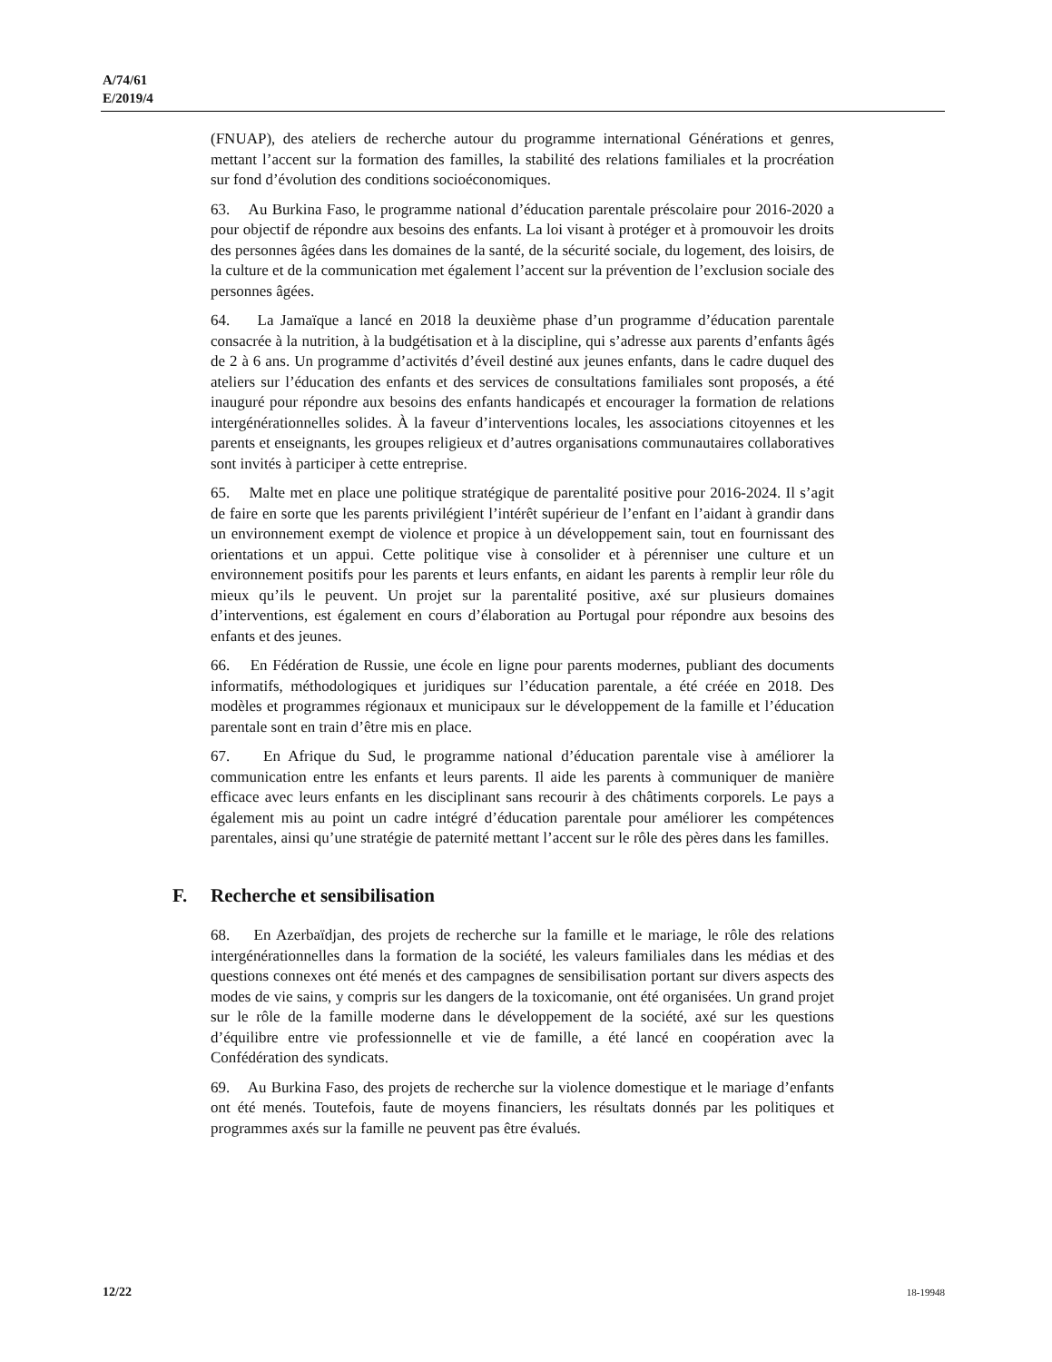A/74/61
E/2019/4
(FNUAP), des ateliers de recherche autour du programme international Générations et genres, mettant l’accent sur la formation des familles, la stabilité des relations familiales et la procréation sur fond d’évolution des conditions socioéconomiques.
63. Au Burkina Faso, le programme national d’éducation parentale préscolaire pour 2016-2020 a pour objectif de répondre aux besoins des enfants. La loi visant à protéger et à promouvoir les droits des personnes âgées dans les domaines de la santé, de la sécurité sociale, du logement, des loisirs, de la culture et de la communication met également l’accent sur la prévention de l’exclusion sociale des personnes âgées.
64. La Jamaïque a lancé en 2018 la deuxième phase d’un programme d’éducation parentale consacrée à la nutrition, à la budgétisation et à la discipline, qui s’adresse aux parents d’enfants âgés de 2 à 6 ans. Un programme d’activités d’éveil destiné aux jeunes enfants, dans le cadre duquel des ateliers sur l’éducation des enfants et des services de consultations familiales sont proposés, a été inauguré pour répondre aux besoins des enfants handicapés et encourager la formation de relations intergénérationnelles solides. À la faveur d’interventions locales, les associations citoyennes et les parents et enseignants, les groupes religieux et d’autres organisations communautaires collaboratives sont invités à participer à cette entreprise.
65. Malte met en place une politique stratégique de parentalité positive pour 2016-2024. Il s’agit de faire en sorte que les parents privilégient l’intérêt supérieur de l’enfant en l’aidant à grandir dans un environnement exempt de violence et propice à un développement sain, tout en fournissant des orientations et un appui. Cette politique vise à consolider et à pérenniser une culture et un environnement positifs pour les parents et leurs enfants, en aidant les parents à remplir leur rôle du mieux qu’ils le peuvent. Un projet sur la parentalité positive, axé sur plusieurs domaines d’interventions, est également en cours d’élaboration au Portugal pour répondre aux besoins des enfants et des jeunes.
66. En Fédération de Russie, une école en ligne pour parents modernes, publiant des documents informatifs, méthodologiques et juridiques sur l’éducation parentale, a été créée en 2018. Des modèles et programmes régionaux et municipaux sur le développement de la famille et l’éducation parentale sont en train d’être mis en place.
67. En Afrique du Sud, le programme national d’éducation parentale vise à améliorer la communication entre les enfants et leurs parents. Il aide les parents à communiquer de manière efficace avec leurs enfants en les disciplinant sans recourir à des châtiments corporels. Le pays a également mis au point un cadre intégré d’éducation parentale pour améliorer les compétences parentales, ainsi qu’une stratégie de paternité mettant l’accent sur le rôle des pères dans les familles.
F. Recherche et sensibilisation
68. En Azerbaïdjan, des projets de recherche sur la famille et le mariage, le rôle des relations intergénérationnelles dans la formation de la société, les valeurs familiales dans les médias et des questions connexes ont été menés et des campagnes de sensibilisation portant sur divers aspects des modes de vie sains, y compris sur les dangers de la toxicomanie, ont été organisées. Un grand projet sur le rôle de la famille moderne dans le développement de la société, axé sur les questions d’équilibre entre vie professionnelle et vie de famille, a été lancé en coopération avec la Confédération des syndicats.
69. Au Burkina Faso, des projets de recherche sur la violence domestique et le mariage d’enfants ont été menés. Toutefois, faute de moyens financiers, les résultats donnés par les politiques et programmes axés sur la famille ne peuvent pas être évalués.
12/22 18-19948